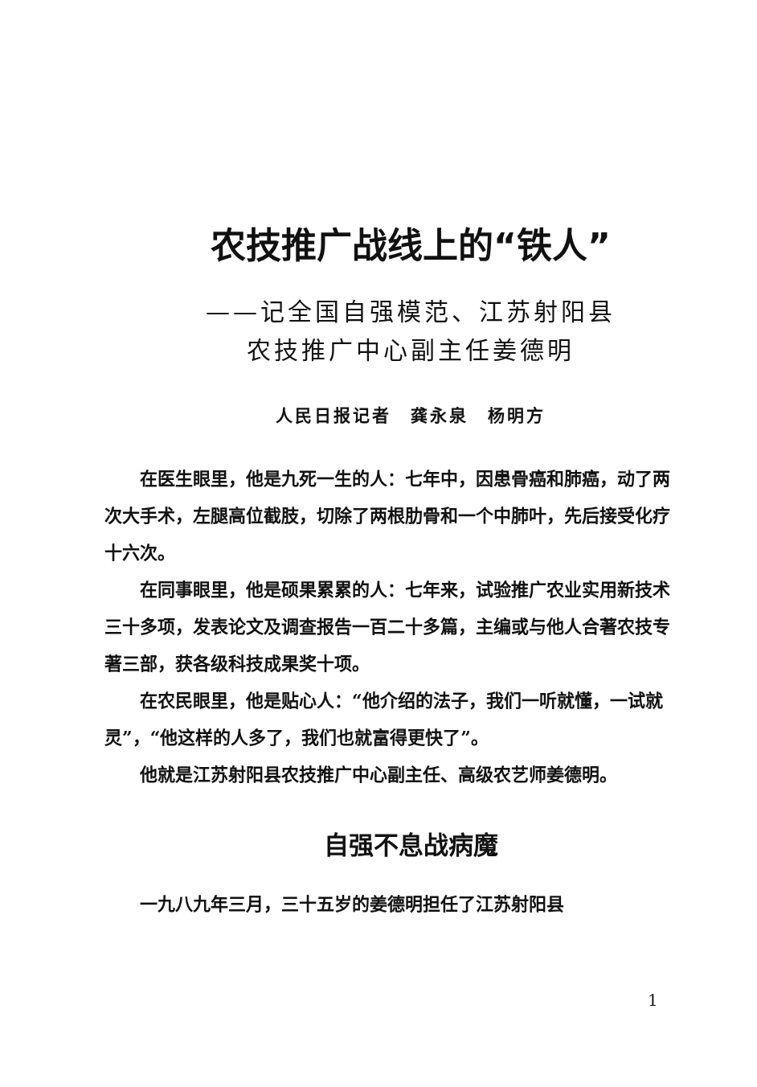农技推广战线上的“铁人”
——记全国自强模范、江苏射阳县
农技推广中心副主任姜德明
人民日报记者　龚永泉　杨明方
在医生眼里，他是九死一生的人：七年中，因患骨癌和肺癌，动了两次大手术，左腿高位截肢，切除了两根肋骨和一个中肺叶，先后接受化疗十六次。
在同事眼里，他是硕果累累的人：七年来，试验推广农业实用新技术三十多项，发表论文及调查报告一百二十多篇，主编或与他人合著农技专著三部，获各级科技成果奖十项。
在农民眼里，他是贴心人：“他介绍的法子，我们一听就懂，一试就灵”，“他这样的人多了，我们也就富得更快了”。
他就是江苏射阳县农技推广中心副主任、高级农艺师姜德明。
自强不息战病魔
一九八九年三月，三十五岁的姜德明担任了江苏射阳县
1